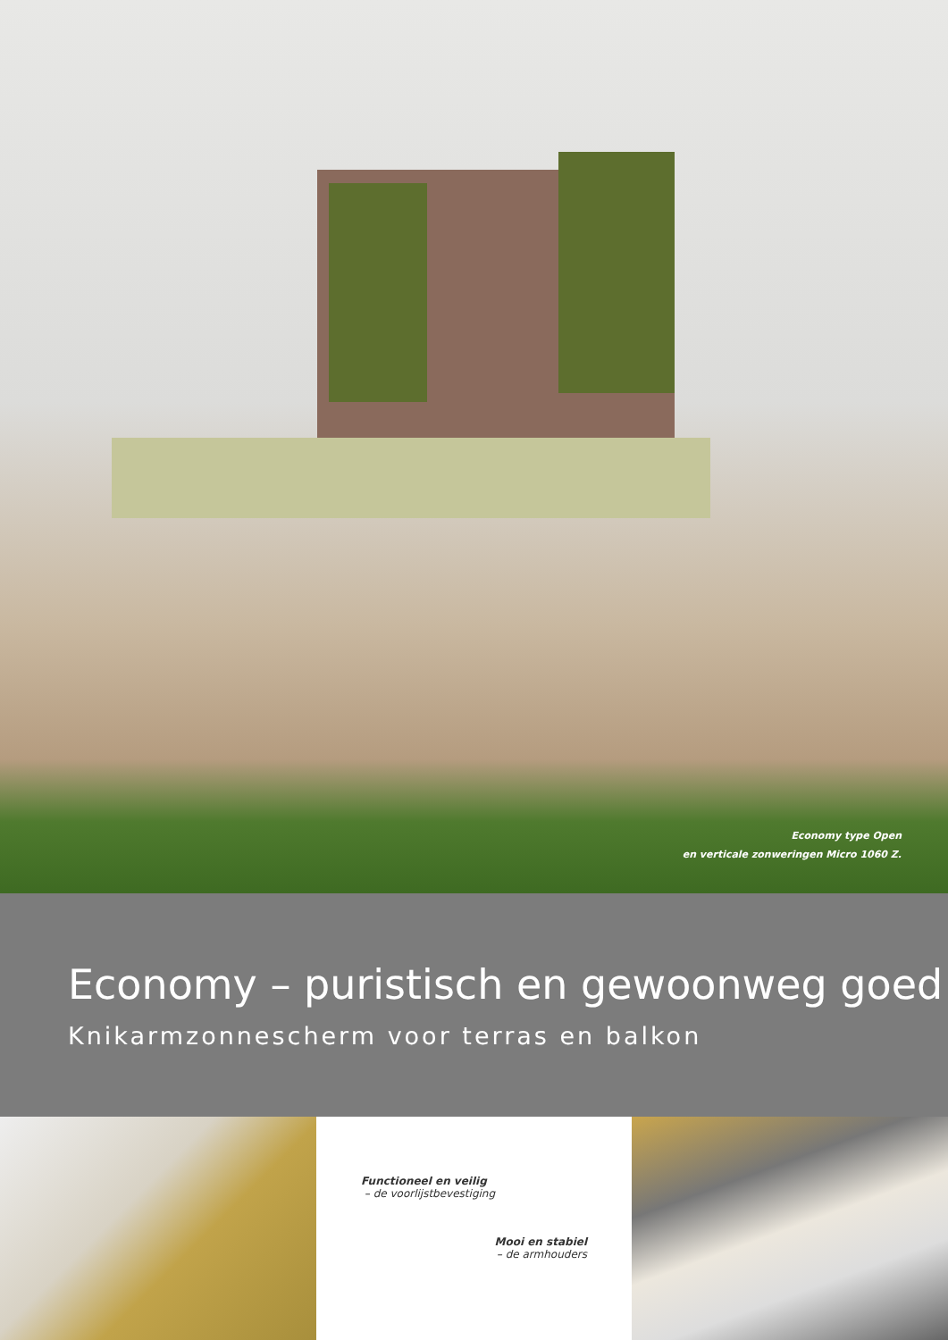Economy type Open
en verticale zonweringen Micro 1060 Z.
Economy – puristisch en gewoonweg goed
Knikarmzonnescherm voor terras en balkon
Functioneel en veilig
– de voorlijstbevestiging
Mooi en stabiel
– de armhouders